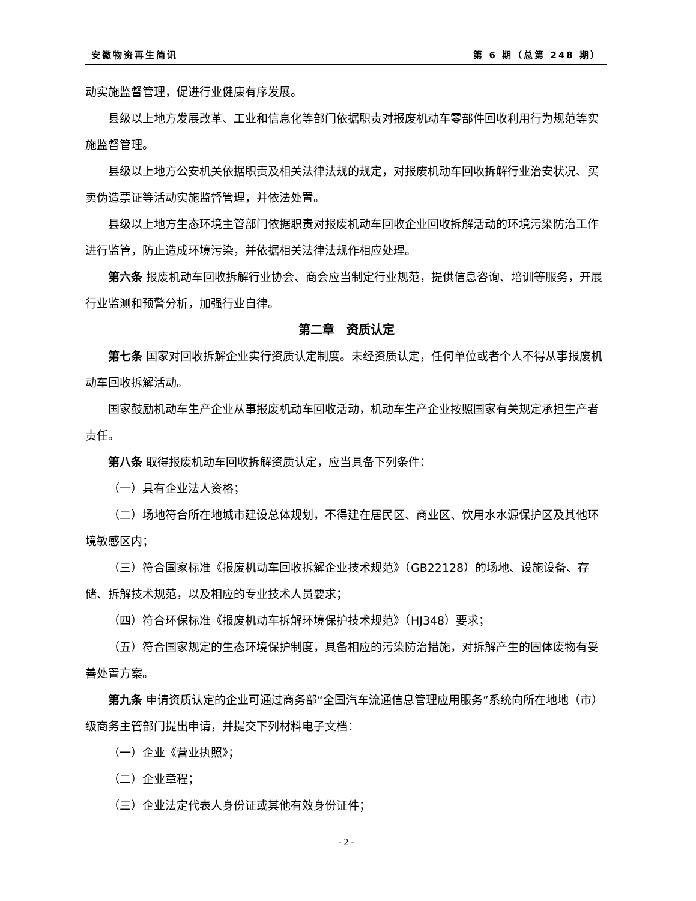安徽物资再生简讯 第 6 期（总第 248 期）
动实施监督管理，促进行业健康有序发展。
县级以上地方发展改革、工业和信息化等部门依据职责对报废机动车零部件回收利用行为规范等实施监督管理。
县级以上地方公安机关依据职责及相关法律法规的规定，对报废机动车回收拆解行业治安状况、买卖伪造票证等活动实施监督管理，并依法处置。
县级以上地方生态环境主管部门依据职责对报废机动车回收企业回收拆解活动的环境污染防治工作进行监管，防止造成环境污染，并依据相关法律法规作相应处理。
第六条 报废机动车回收拆解行业协会、商会应当制定行业规范，提供信息咨询、培训等服务，开展行业监测和预警分析，加强行业自律。
第二章　资质认定
第七条 国家对回收拆解企业实行资质认定制度。未经资质认定，任何单位或者个人不得从事报废机动车回收拆解活动。
国家鼓励机动车生产企业从事报废机动车回收活动，机动车生产企业按照国家有关规定承担生产者责任。
第八条 取得报废机动车回收拆解资质认定，应当具备下列条件：
（一）具有企业法人资格；
（二）场地符合所在地城市建设总体规划，不得建在居民区、商业区、饮用水水源保护区及其他环境敏感区内；
（三）符合国家标准《报废机动车回收拆解企业技术规范》（GB22128）的场地、设施设备、存储、拆解技术规范，以及相应的专业技术人员要求；
（四）符合环保标准《报废机动车拆解环境保护技术规范》（HJ348）要求；
（五）符合国家规定的生态环境保护制度，具备相应的污染防治措施，对拆解产生的固体废物有妥善处置方案。
第九条 申请资质认定的企业可通过商务部“全国汽车流通信息管理应用服务”系统向所在地地（市）级商务主管部门提出申请，并提交下列材料电子文档：
（一）企业《营业执照》；
（二）企业章程；
（三）企业法定代表人身份证或其他有效身份证件；
- 2 -